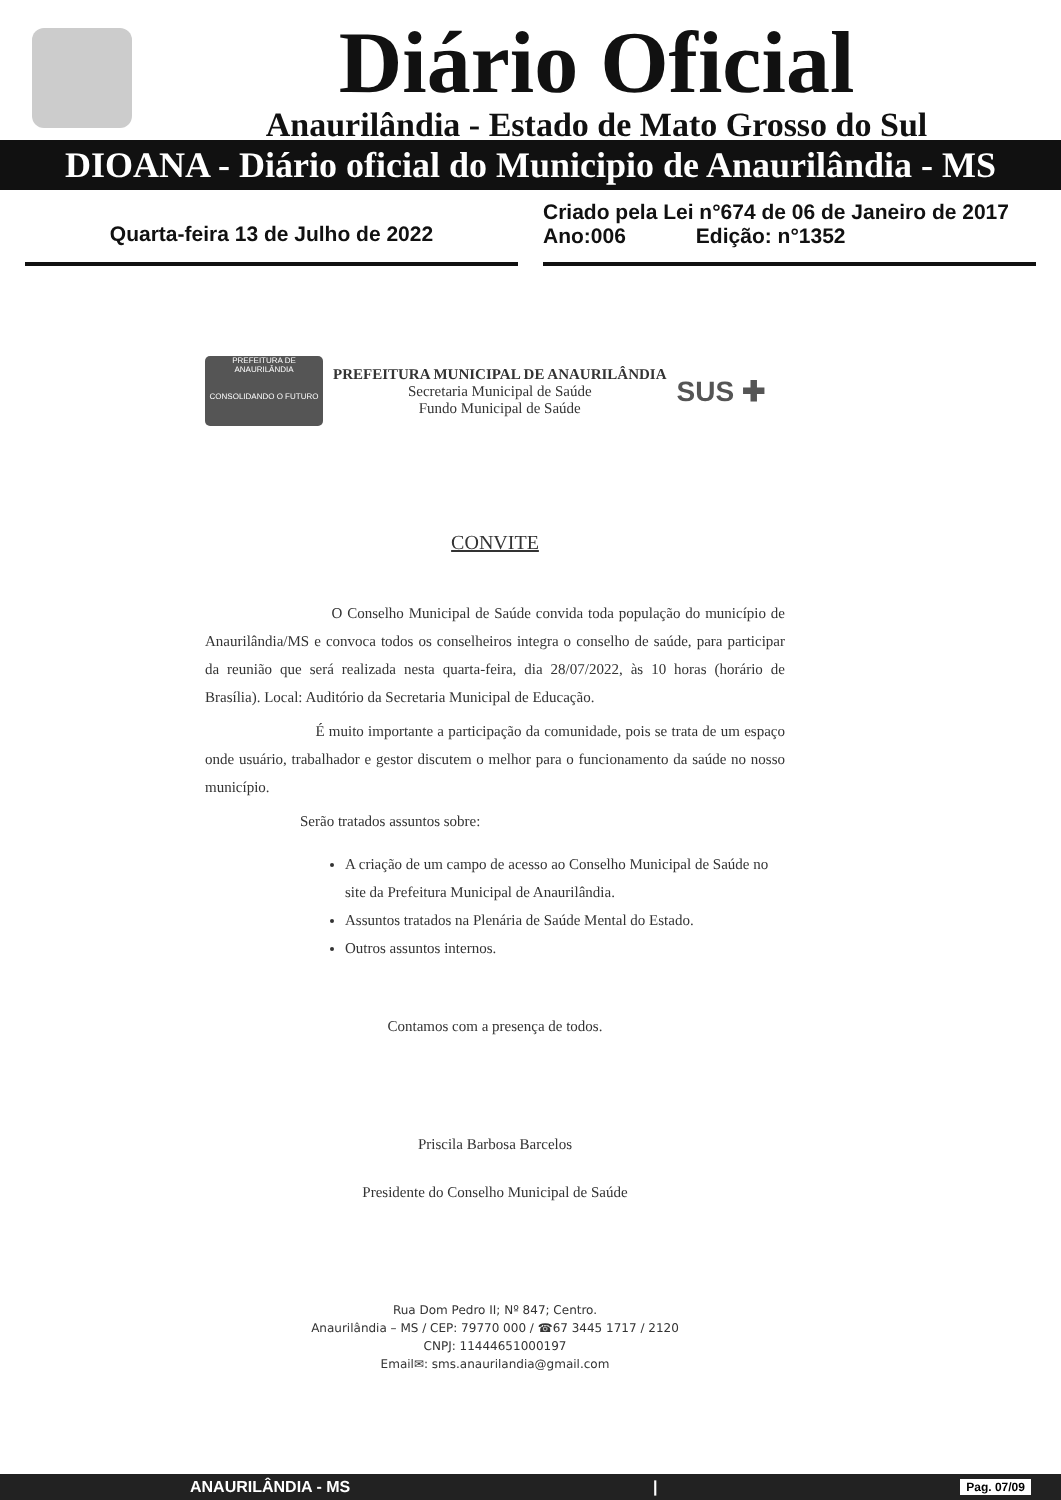Diário Oficial
Anaurilândia - Estado de Mato Grosso do Sul
DIOANA - Diário oficial do Municipio de Anaurilândia - MS
Quarta-feira 13 de Julho de 2022
Criado pela Lei n°674 de 06 de Janeiro de 2017
Ano:006 Edição: n°1352
PREFEITURA DE ANAURILÂNDIA
CONSOLIDANDO O FUTURO
PREFEITURA MUNICIPAL DE ANAURILÂNDIA
Secretaria Municipal de Saúde
Fundo Municipal de Saúde
SUS ✚
CONVITE
O Conselho Municipal de Saúde convida toda população do município de Anaurilândia/MS e convoca todos os conselheiros integra o conselho de saúde, para participar da reunião que será realizada nesta quarta-feira, dia 28/07/2022, às 10 horas (horário de Brasília). Local: Auditório da Secretaria Municipal de Educação.
É muito importante a participação da comunidade, pois se trata de um espaço onde usuário, trabalhador e gestor discutem o melhor para o funcionamento da saúde no nosso município.
Serão tratados assuntos sobre:
A criação de um campo de acesso ao Conselho Municipal de Saúde no site da Prefeitura Municipal de Anaurilândia.
Assuntos tratados na Plenária de Saúde Mental do Estado.
Outros assuntos internos.
Contamos com a presença de todos.
Priscila Barbosa Barcelos
Presidente do Conselho Municipal de Saúde
Rua Dom Pedro II; Nº 847; Centro.
Anaurilândia – MS / CEP: 79770 000 / ☎67 3445 1717 / 2120
CNPJ: 11444651000197
Email✉: sms.anaurilandia@gmail.com
ANAURILÂNDIA - MS | Pag. 07/09